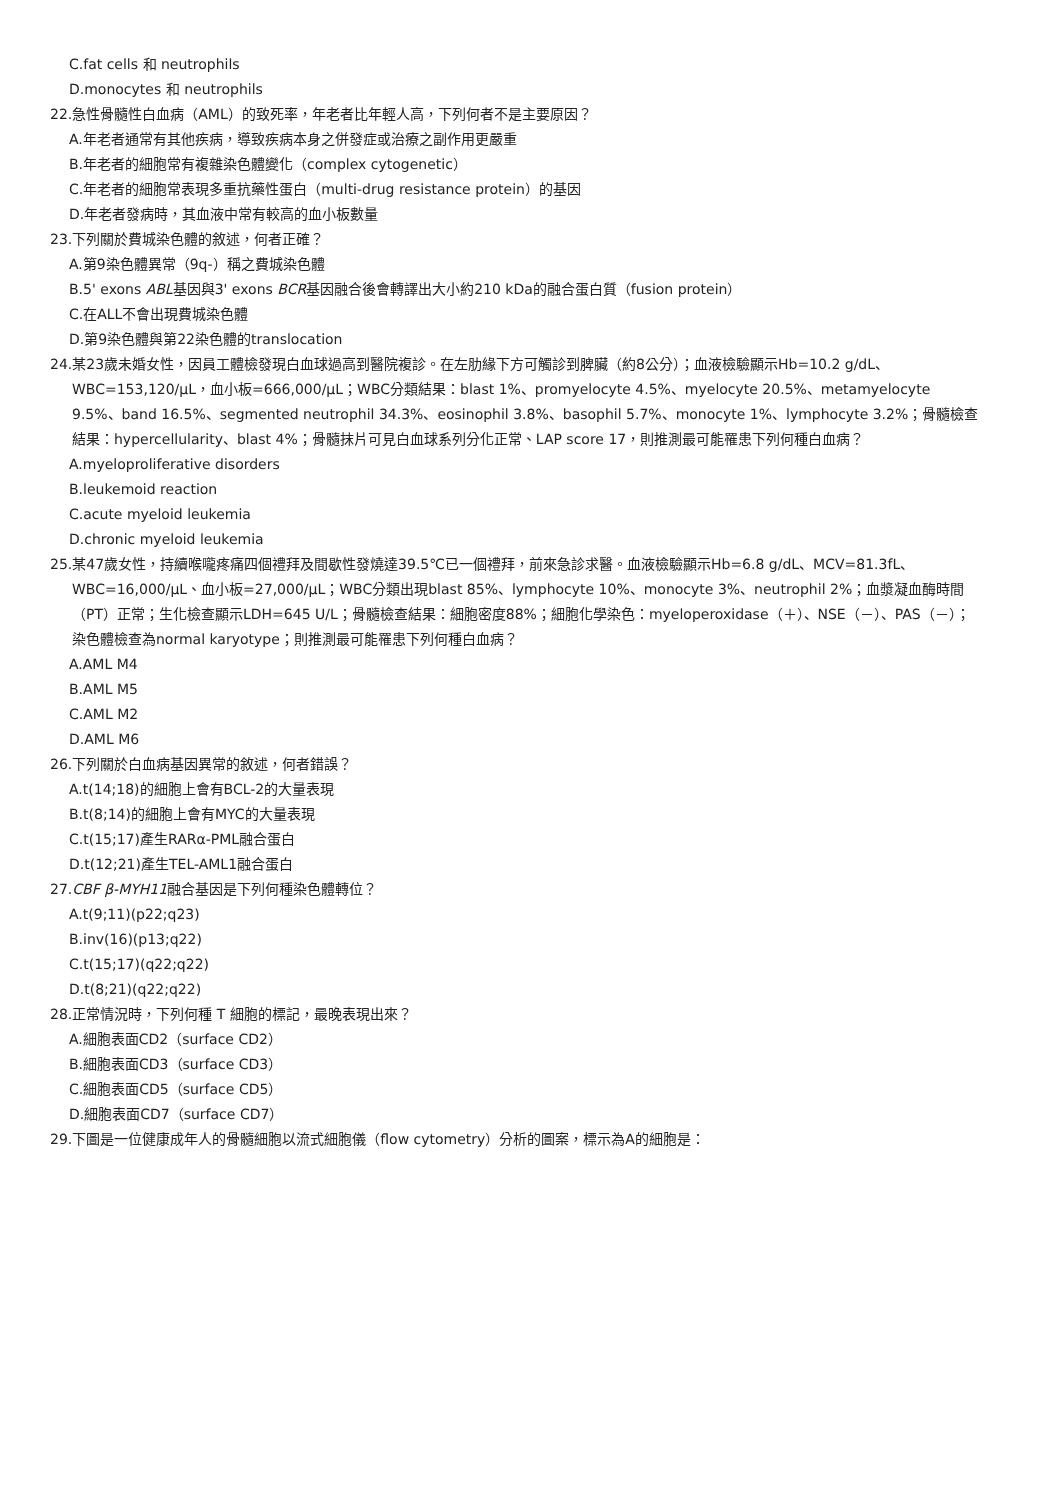C.fat cells 和 neutrophils
D.monocytes 和 neutrophils
22.急性骨髓性白血病（AML）的致死率，年老者比年輕人高，下列何者不是主要原因？
A.年老者通常有其他疾病，導致疾病本身之併發症或治療之副作用更嚴重
B.年老者的細胞常有複雜染色體變化（complex cytogenetic）
C.年老者的細胞常表現多重抗藥性蛋白（multi-drug resistance protein）的基因
D.年老者發病時，其血液中常有較高的血小板數量
23.下列關於費城染色體的敘述，何者正確？
A.第9染色體異常（9q-）稱之費城染色體
B.5' exons ABL基因與3' exons BCR基因融合後會轉譯出大小約210 kDa的融合蛋白質（fusion protein）
C.在ALL不會出現費城染色體
D.第9染色體與第22染色體的translocation
24.某23歲未婚女性，因員工體檢發現白血球過高到醫院複診。在左肋緣下方可觸診到脾臟（約8公分）；血液檢驗顯示Hb=10.2 g/dL、WBC=153,120/μL，血小板=666,000/μL；WBC分類結果：blast 1%、promyelocyte 4.5%、myelocyte 20.5%、metamyelocyte 9.5%、band 16.5%、segmented neutrophil 34.3%、eosinophil 3.8%、basophil 5.7%、monocyte 1%、lymphocyte 3.2%；骨髓檢查結果：hypercellularity、blast 4%；骨髓抹片可見白血球系列分化正常、LAP score 17，則推測最可能罹患下列何種白血病？
A.myeloproliferative disorders
B.leukemoid reaction
C.acute myeloid leukemia
D.chronic myeloid leukemia
25.某47歲女性，持續喉嚨疼痛四個禮拜及間歇性發燒達39.5℃已一個禮拜，前來急診求醫。血液檢驗顯示Hb=6.8 g/dL、MCV=81.3fL、WBC=16,000/μL、血小板=27,000/μL；WBC分類出現blast 85%、lymphocyte 10%、monocyte 3%、neutrophil 2%；血漿凝血酶時間（PT）正常；生化檢查顯示LDH=645 U/L；骨髓檢查結果：細胞密度88%；細胞化學染色：myeloperoxidase（＋）、NSE（－）、PAS（－）；染色體檢查為normal karyotype；則推測最可能罹患下列何種白血病？
A.AML M4
B.AML M5
C.AML M2
D.AML M6
26.下列關於白血病基因異常的敘述，何者錯誤？
A.t(14;18)的細胞上會有BCL-2的大量表現
B.t(8;14)的細胞上會有MYC的大量表現
C.t(15;17)產生RARα-PML融合蛋白
D.t(12;21)產生TEL-AML1融合蛋白
27.CBF β-MYH11融合基因是下列何種染色體轉位？
A.t(9;11)(p22;q23)
B.inv(16)(p13;q22)
C.t(15;17)(q22;q22)
D.t(8;21)(q22;q22)
28.正常情況時，下列何種 T 細胞的標記，最晚表現出來？
A.細胞表面CD2（surface CD2）
B.細胞表面CD3（surface CD3）
C.細胞表面CD5（surface CD5）
D.細胞表面CD7（surface CD7）
29.下圖是一位健康成年人的骨髓細胞以流式細胞儀（flow cytometry）分析的圖案，標示為A的細胞是：